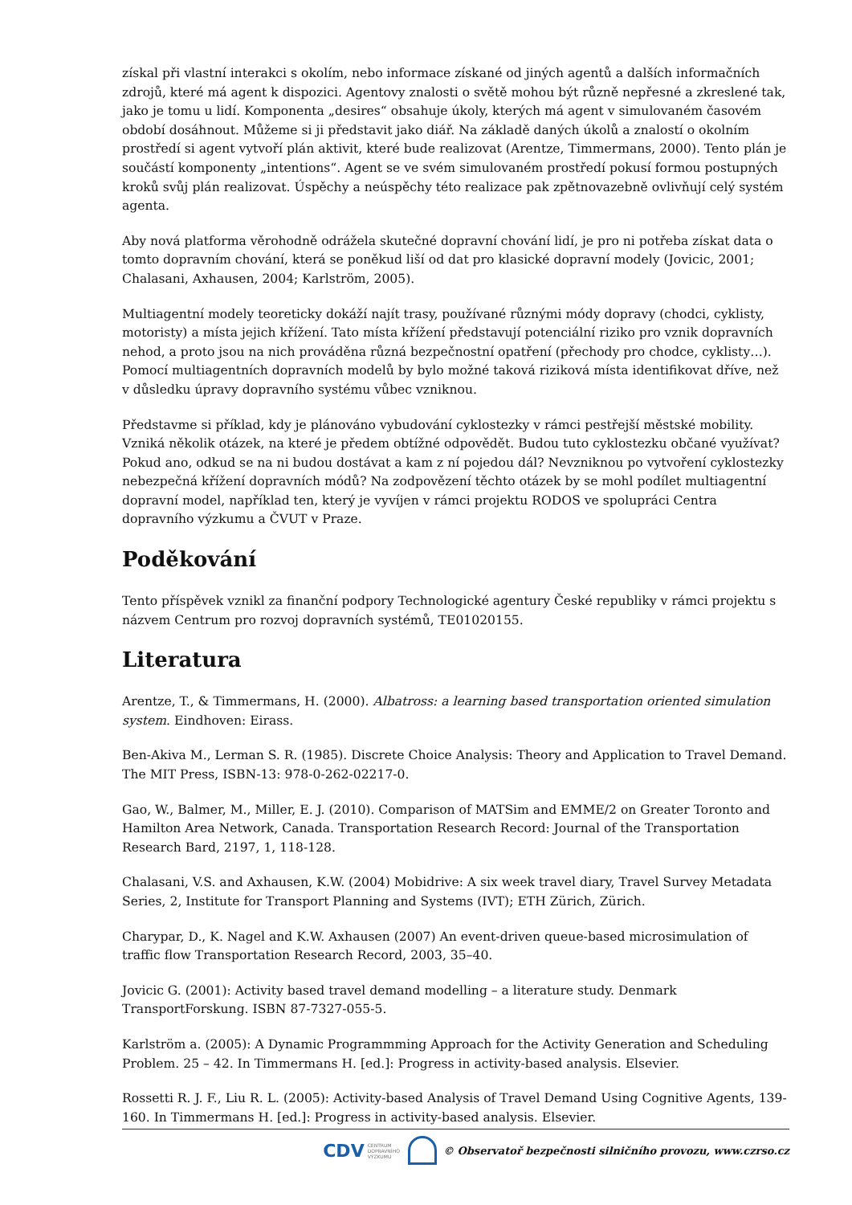získal při vlastní interakci s okolím, nebo informace získané od jiných agentů a dalších informačních zdrojů, které má agent k dispozici. Agentovy znalosti o světě mohou být různě nepřesné a zkreslené tak, jako je tomu u lidí. Komponenta „desires“ obsahuje úkoly, kterých má agent v simulovaném časovém období dosáhnout. Můžeme si ji představit jako diář. Na základě daných úkolů a znalostí o okolním prostředí si agent vytvoří plán aktivit, které bude realizovat (Arentze, Timmermans, 2000). Tento plán je součástí komponenty „intentions“. Agent se ve svém simulovaném prostředí pokusí formou postupných kroků svůj plán realizovat. Úspěchy a neúspěchy této realizace pak zpětnovazebně ovlivňují celý systém agenta.
Aby nová platforma věrohodně odrážela skutečné dopravní chování lidí, je pro ni potřeba získat data o tomto dopravním chování, která se poněkud liší od dat pro klasické dopravní modely (Jovicic, 2001; Chalasani, Axhausen, 2004; Karlström, 2005).
Multiagentní modely teoreticky dokáží najít trasy, používané různými módy dopravy (chodci, cyklisty, motoristy) a místa jejich křížení. Tato místa křížení představují potenciální riziko pro vznik dopravních nehod, a proto jsou na nich prováděna různá bezpečnostní opatření (přechody pro chodce, cyklisty…). Pomocí multiagentních dopravních modelů by bylo možné taková riziková místa identifikovat dříve, než v důsledku úpravy dopravního systému vůbec vzniknou.
Představme si příklad, kdy je plánováno vybudování cyklostezky v rámci pestřejší městské mobility. Vzniká několik otázek, na které je předem obtížné odpovědět. Budou tuto cyklostezku občané využívat? Pokud ano, odkud se na ni budou dostávat a kam z ní pojedou dál? Nevzniknou po vytvoření cyklostezky nebezpečná křížení dopravních módů? Na zodpovězení těchto otázek by se mohl podílet multiagentní dopravní model, například ten, který je vyvíjen v rámci projektu RODOS ve spolupráci Centra dopravního výzkumu a ČVUT v Praze.
Poděkování
Tento příspěvek vznikl za finanční podpory Technologické agentury České republiky v rámci projektu s názvem Centrum pro rozvoj dopravních systémů, TE01020155.
Literatura
Arentze, T., & Timmermans, H. (2000). Albatross: a learning based transportation oriented simulation system. Eindhoven: Eirass.
Ben-Akiva M., Lerman S. R. (1985). Discrete Choice Analysis: Theory and Application to Travel Demand. The MIT Press, ISBN-13: 978-0-262-02217-0.
Gao, W., Balmer, M., Miller, E. J. (2010). Comparison of MATSim and EMME/2 on Greater Toronto and Hamilton Area Network, Canada. Transportation Research Record: Journal of the Transportation Research Bard, 2197, 1, 118-128.
Chalasani, V.S. and Axhausen, K.W. (2004) Mobidrive: A six week travel diary, Travel Survey Metadata Series, 2, Institute for Transport Planning and Systems (IVT); ETH Zürich, Zürich.
Charypar, D., K. Nagel and K.W. Axhausen (2007) An event-driven queue-based microsimulation of traffic flow Transportation Research Record, 2003, 35–40.
Jovicic G. (2001): Activity based travel demand modelling – a literature study. Denmark TransportForskung. ISBN 87-7327-055-5.
Karlström a. (2005): A Dynamic Programmming Approach for the Activity Generation and Scheduling Problem. 25 – 42. In Timmermans H. [ed.]: Progress in activity-based analysis. Elsevier.
Rossetti R. J. F., Liu R. L. (2005): Activity-based Analysis of Travel Demand Using Cognitive Agents, 139-160. In Timmermans H. [ed.]: Progress in activity-based analysis. Elsevier.
CDV CENTRUM
DOPRAVNÍHO
VÝZKUMU © Observatoř bezpečnosti silničního provozu, www.czrso.cz